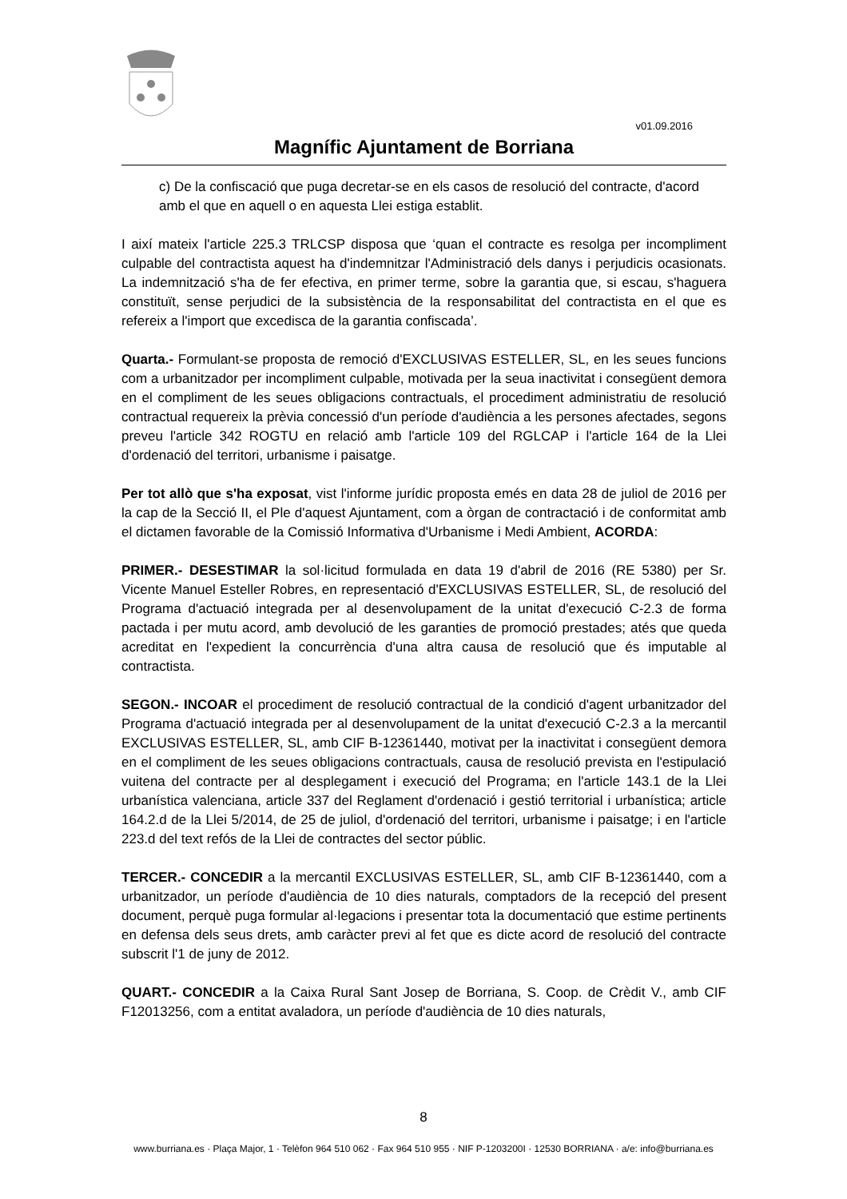v01.09.2016
Magnífic Ajuntament de Borriana
c) De la confiscació que puga decretar-se en els casos de resolució del contracte, d'acord amb el que en aquell o en aquesta Llei estiga establit.
I així mateix l'article 225.3 TRLCSP disposa que ‘quan el contracte es resolga per incompliment culpable del contractista aquest ha d'indemnitzar l'Administració dels danys i perjudicis ocasionats. La indemnització s'ha de fer efectiva, en primer terme, sobre la garantia que, si escau, s'haguera constituït, sense perjudici de la subsistència de la responsabilitat del contractista en el que es refereix a l'import que excedisca de la garantia confiscada’.
Quarta.- Formulant-se proposta de remoció d'EXCLUSIVAS ESTELLER, SL, en les seues funcions com a urbanitzador per incompliment culpable, motivada per la seua inactivitat i consegüent demora en el compliment de les seues obligacions contractuals, el procediment administratiu de resolució contractual requereix la prèvia concessió d'un període d'audiència a les persones afectades, segons preveu l'article 342 ROGTU en relació amb l'article 109 del RGLCAP i l'article 164 de la Llei d'ordenació del territori, urbanisme i paisatge.
Per tot allò que s'ha exposat, vist l'informe jurídic proposta emés en data 28 de juliol de 2016 per la cap de la Secció II, el Ple d'aquest Ajuntament, com a òrgan de contractació i de conformitat amb el dictamen favorable de la Comissió Informativa d'Urbanisme i Medi Ambient, ACORDA:
PRIMER.- DESESTIMAR la sol·licitud formulada en data 19 d'abril de 2016 (RE 5380) per Sr. Vicente Manuel Esteller Robres, en representació d'EXCLUSIVAS ESTELLER, SL, de resolució del Programa d'actuació integrada per al desenvolupament de la unitat d'execució C-2.3 de forma pactada i per mutu acord, amb devolució de les garanties de promoció prestades; atés que queda acreditat en l'expedient la concurrència d'una altra causa de resolució que és imputable al contractista.
SEGON.- INCOAR el procediment de resolució contractual de la condició d'agent urbanitzador del Programa d'actuació integrada per al desenvolupament de la unitat d'execució C-2.3 a la mercantil EXCLUSIVAS ESTELLER, SL, amb CIF B-12361440, motivat per la inactivitat i consegüent demora en el compliment de les seues obligacions contractuals, causa de resolució prevista en l'estipulació vuitena del contracte per al desplegament i execució del Programa; en l'article 143.1 de la Llei urbanística valenciana, article 337 del Reglament d'ordenació i gestió territorial i urbanística; article 164.2.d de la Llei 5/2014, de 25 de juliol, d'ordenació del territori, urbanisme i paisatge; i en l'article 223.d del text refós de la Llei de contractes del sector públic.
TERCER.- CONCEDIR a la mercantil EXCLUSIVAS ESTELLER, SL, amb CIF B-12361440, com a urbanitzador, un període d'audiència de 10 dies naturals, comptadors de la recepció del present document, perquè puga formular al·legacions i presentar tota la documentació que estime pertinents en defensa dels seus drets, amb caràcter previ al fet que es dicte acord de resolució del contracte subscrit l'1 de juny de 2012.
QUART.- CONCEDIR a la Caixa Rural Sant Josep de Borriana, S. Coop. de Crèdit V., amb CIF F12013256, com a entitat avaladora, un període d'audiència de 10 dies naturals,
8
www.burriana.es · Plaça Major, 1 · Telèfon 964 510 062 · Fax 964 510 955 · NIF P-1203200I · 12530 BORRIANA · a/e: info@burriana.es